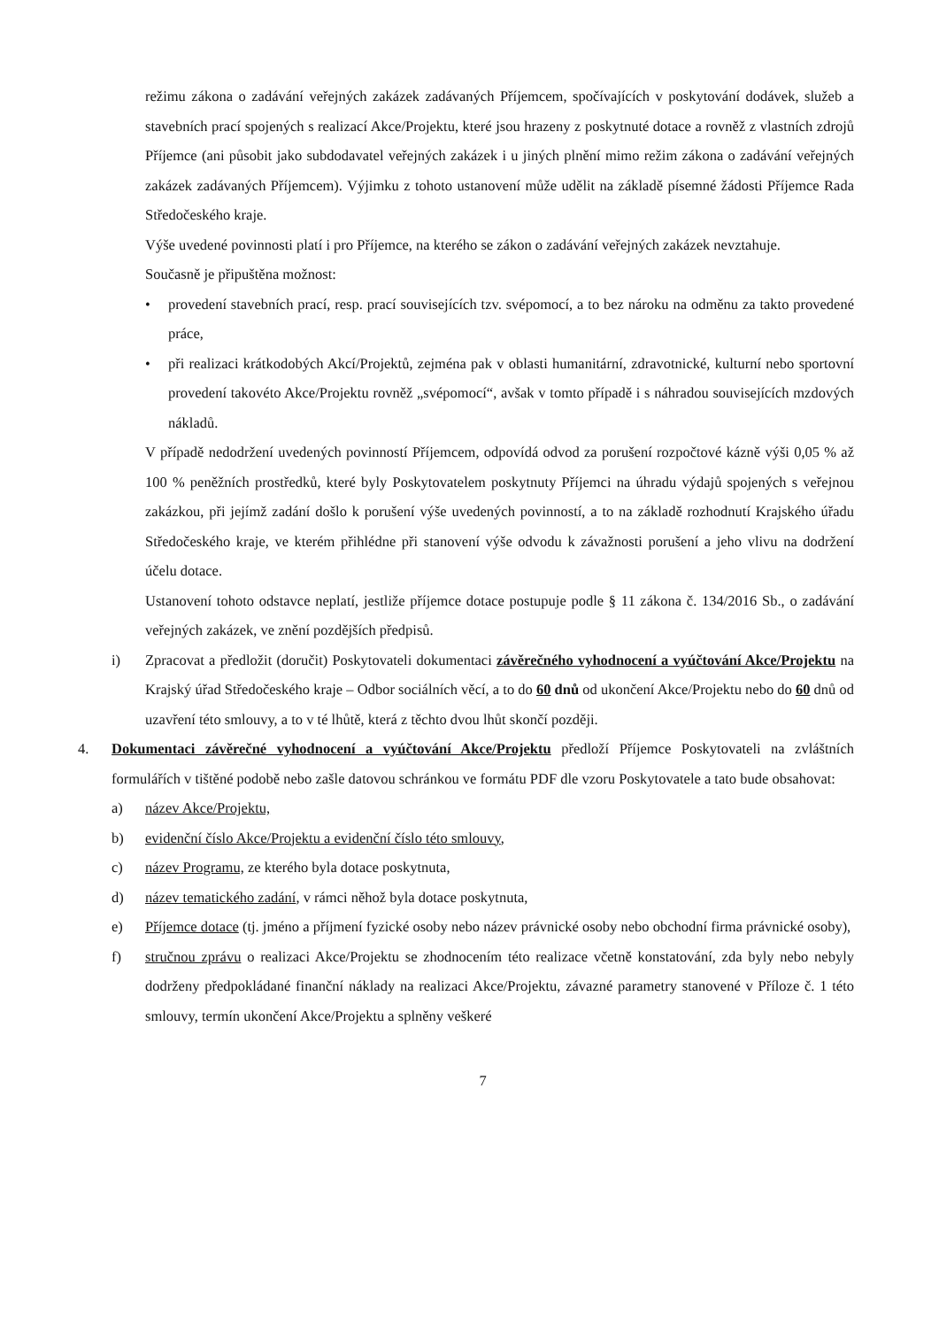režimu zákona o zadávání veřejných zakázek zadávaných Příjemcem, spočívajících v poskytování dodávek, služeb a stavebních prací spojených s realizací Akce/Projektu, které jsou hrazeny z poskytnuté dotace a rovněž z vlastních zdrojů Příjemce (ani působit jako subdodavatel veřejných zakázek i u jiných plnění mimo režim zákona o zadávání veřejných zakázek zadávaných Příjemcem). Výjimku z tohoto ustanovení může udělit na základě písemné žádosti Příjemce Rada Středočeského kraje.
Výše uvedené povinnosti platí i pro Příjemce, na kterého se zákon o zadávání veřejných zakázek nevztahuje.
Současně je připuštěna možnost:
• provedení stavebních prací, resp. prací souvisejících tzv. svépomocí, a to bez nároku na odměnu za takto provedené práce,
• při realizaci krátkodobých Akcí/Projektů, zejména pak v oblasti humanitární, zdravotnické, kulturní nebo sportovní provedení takovéto Akce/Projektu rovněž „svépomocí“, avšak v tomto případě i s náhradou souvisejících mzdových nákladů.
V případě nedodržení uvedených povinností Příjemcem, odpovídá odvod za porušení rozpočtové kázně výši 0,05 % až 100 % peněžních prostředků, které byly Poskytovatelem poskytnuty Příjemci na úhradu výdajů spojených s veřejnou zakázkou, při jejímž zadání došlo k porušení výše uvedených povinností, a to na základě rozhodnutí Krajského úřadu Středočeského kraje, ve kterém přihlédne při stanovení výše odvodu k závažnosti porušení a jeho vlivu na dodržení účelu dotace.
Ustanovení tohoto odstavce neplatí, jestliže příjemce dotace postupuje podle § 11 zákona č. 134/2016 Sb., o zadávání veřejných zakázek, ve znění pozdějších předpisů.
i) Zpracovat a předložit (doručit) Poskytovateli dokumentaci závěrečného vyhodnocení a vyúčtování Akce/Projektu na Krajský úřad Středočeského kraje – Odbor sociálních věcí, a to do 60 dnů od ukončení Akce/Projektu nebo do 60 dnů od uzavření této smlouvy, a to v té lhůtě, která z těchto dvou lhůt skončí později.
4. Dokumentaci závěrečné vyhodnocení a vyúčtování Akce/Projektu předloží Příjemce Poskytovateli na zvláštních formulářích v tištěné podobě nebo zašle datovou schránkou ve formátu PDF dle vzoru Poskytovatele a tato bude obsahovat:
a) název Akce/Projektu,
b) evidenční číslo Akce/Projektu a evidenční číslo této smlouvy,
c) název Programu, ze kterého byla dotace poskytnuta,
d) název tematického zadání, v rámci něhož byla dotace poskytnuta,
e) Příjemce dotace (tj. jméno a příjmení fyzické osoby nebo název právnické osoby nebo obchodní firma právnické osoby),
f) stručnou zprávu o realizaci Akce/Projektu se zhodnocením této realizace včetně konstatování, zda byly nebo nebyly dodrženy předpokládané finanční náklady na realizaci Akce/Projektu, závazné parametry stanovené v Příloze č. 1 této smlouvy, termín ukončení Akce/Projektu a splněny veškeré
7